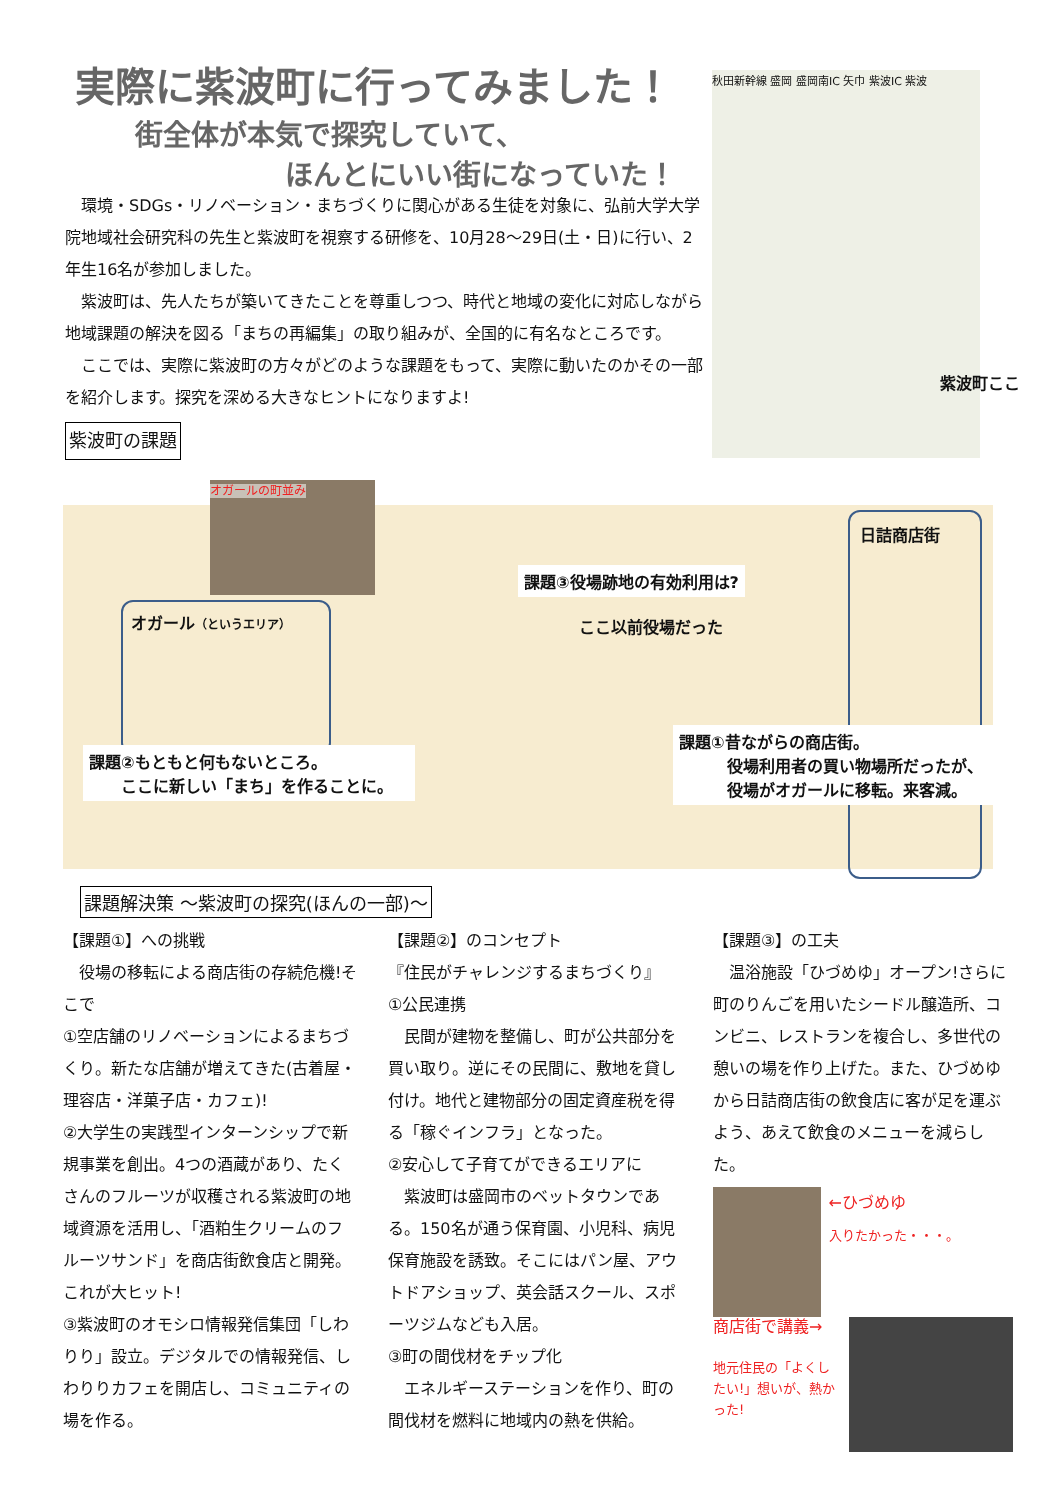実際に紫波町に行ってみました！
街全体が本気で探究していて、
ほんとにいい街になっていた！
　環境・SDGs・リノベーション・まちづくりに関心がある生徒を対象に、弘前大学大学院地域社会研究科の先生と紫波町を視察する研修を、10月28～29日(土・日)に行い、2年生16名が参加しました。
　紫波町は、先人たちが築いてきたことを尊重しつつ、時代と地域の変化に対応しながら地域課題の解決を図る「まちの再編集」の取り組みが、全国的に有名なところです。
　ここでは、実際に紫波町の方々がどのような課題をもって、実際に動いたのかその一部を紹介します。探究を深める大きなヒントになりますよ!
紫波町の課題
秋田新幹線 盛岡 盛岡南IC 矢巾 紫波IC 紫波
紫波町ここ
オガールの町並み
オガール（というエリア）
日詰商店街
課題③役場跡地の有効利用は?
ここ以前役場だった
課題②もともと何もないところ。
　　ここに新しい「まち」を作ることに。
課題①昔ながらの商店街。
　　　役場利用者の買い物場所だったが、
　　　役場がオガールに移転。来客減。
課題解決策 ～紫波町の探究(ほんの一部)～
【課題①】への挑戦
　役場の移転による商店街の存続危機!そこで
①空店舗のリノベーションによるまちづくり。新たな店舗が増えてきた(古着屋・理容店・洋菓子店・カフェ)!
②大学生の実践型インターンシップで新規事業を創出。4つの酒蔵があり、たくさんのフルーツが収穫される紫波町の地域資源を活用し、「酒粕生クリームのフルーツサンド」を商店街飲食店と開発。これが大ヒット!
③紫波町のオモシロ情報発信集団「しわりり」設立。デジタルでの情報発信、しわりりカフェを開店し、コミュニティの場を作る。
【課題②】のコンセプト
『住民がチャレンジするまちづくり』
①公民連携
　民間が建物を整備し、町が公共部分を買い取り。逆にその民間に、敷地を貸し付け。地代と建物部分の固定資産税を得る「稼ぐインフラ」となった。
②安心して子育てができるエリアに
　紫波町は盛岡市のベットタウンである。150名が通う保育園、小児科、病児保育施設を誘致。そこにはパン屋、アウトドアショップ、英会話スクール、スポーツジムなども入居。
③町の間伐材をチップ化
　エネルギーステーションを作り、町の間伐材を燃料に地域内の熱を供給。
【課題③】の工夫
　温浴施設「ひづめゆ」オープン!さらに町のりんごを用いたシードル醸造所、コンビニ、レストランを複合し、多世代の憩いの場を作り上げた。また、ひづめゆから日詰商店街の飲食店に客が足を運ぶよう、あえて飲食のメニューを減らした。
←ひづめゆ
入りたかった・・・。
商店街で講義→
地元住民の「よくしたい!」想いが、熱かった!